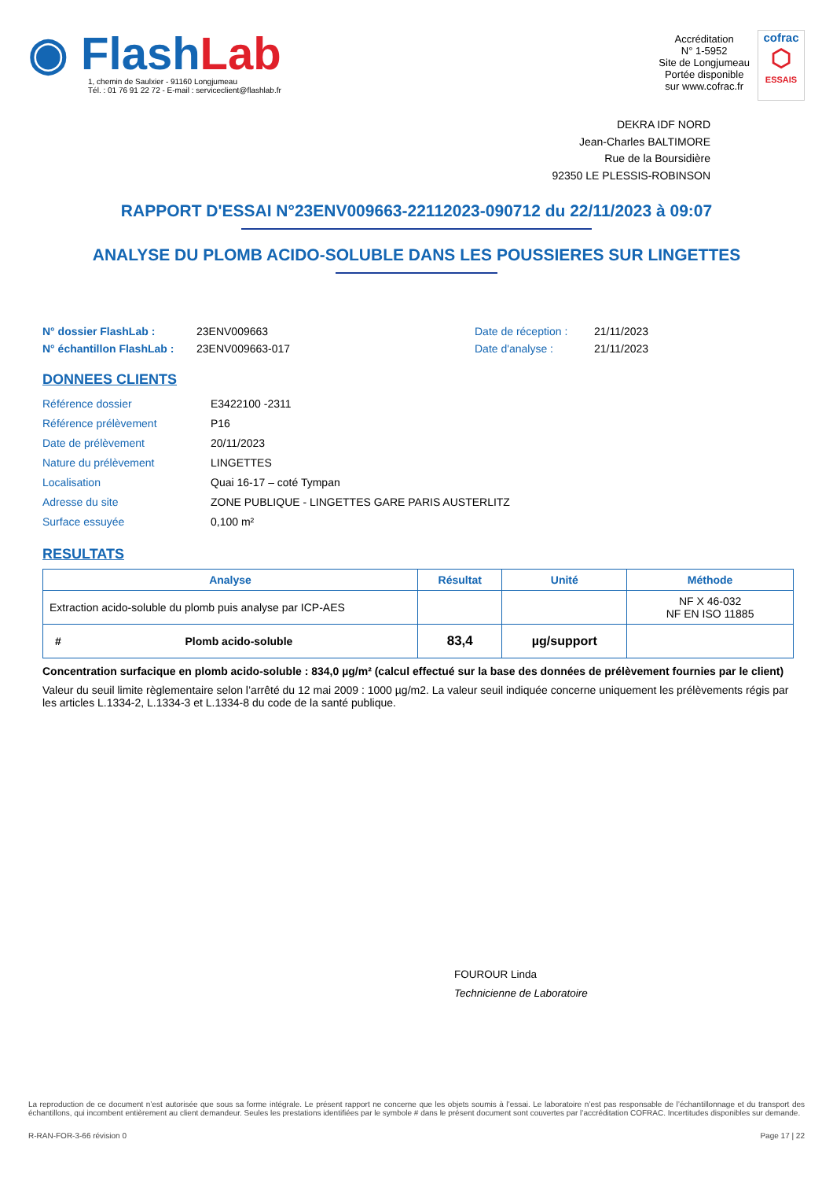◉ Flash Lab
1, chemin de Saulxier - 91160 Longjumeau
Tél. : 01 76 91 22 72 - E-mail : serviceclient@flashlab.fr
Accréditation
N° 1-5952
Site de Longjumeau
Portée disponible
sur www.cofrac.fr
cofrac
⬡
ESSAIS
DEKRA IDF NORD
Jean-Charles BALTIMORE
Rue de la Boursidière
92350 LE PLESSIS-ROBINSON
RAPPORT D'ESSAI N°23ENV009663-22112023-090712 du 22/11/2023 à 09:07
ANALYSE DU PLOMB ACIDO-SOLUBLE DANS LES POUSSIERES SUR LINGETTES
N° dossier FlashLab : 23ENV009663 Date de réception : 21/11/2023 N° échantillon FlashLab : 23ENV009663-017 Date d'analyse : 21/11/2023
DONNEES CLIENTS
Référence dossier E3422100 -2311 Référence prélèvement P16 Date de prélèvement 20/11/2023 Nature du prélèvement LINGETTES Localisation Quai 16-17 – coté Tympan Adresse du site ZONE PUBLIQUE - LINGETTES GARE PARIS AUSTERLITZ Surface essuyée 0,100 m²
RESULTATS
| Analyse | Résultat | Unité | Méthode |
| --- | --- | --- | --- |
| Extraction acido-soluble du plomb puis analyse par ICP-AES | | | NF X 46-032 NF EN ISO 11885 |
| # Plomb acido-soluble | 83,4 | µg/support | |
Concentration surfacique en plomb acido-soluble : 834,0 µg/m² (calcul effectué sur la base des données de prélèvement fournies par le client)
Valeur du seuil limite règlementaire selon l’arrêté du 12 mai 2009 : 1000 µg/m2. La valeur seuil indiquée concerne uniquement les prélèvements régis par les articles L.1334-2, L.1334-3 et L.1334-8 du code de la santé publique.
FOUROUR Linda
Technicienne de Laboratoire
La reproduction de ce document n’est autorisée que sous sa forme intégrale. Le présent rapport ne concerne que les objets soumis à l’essai. Le laboratoire n’est pas responsable de l’échantillonnage et du transport des échantillons, qui incombent entièrement au client demandeur. Seules les prestations identifiées par le symbole # dans le présent document sont couvertes par l’accréditation COFRAC. Incertitudes disponibles sur demande.
R-RAN-FOR-3-66 révision 0 Page 17 | 22